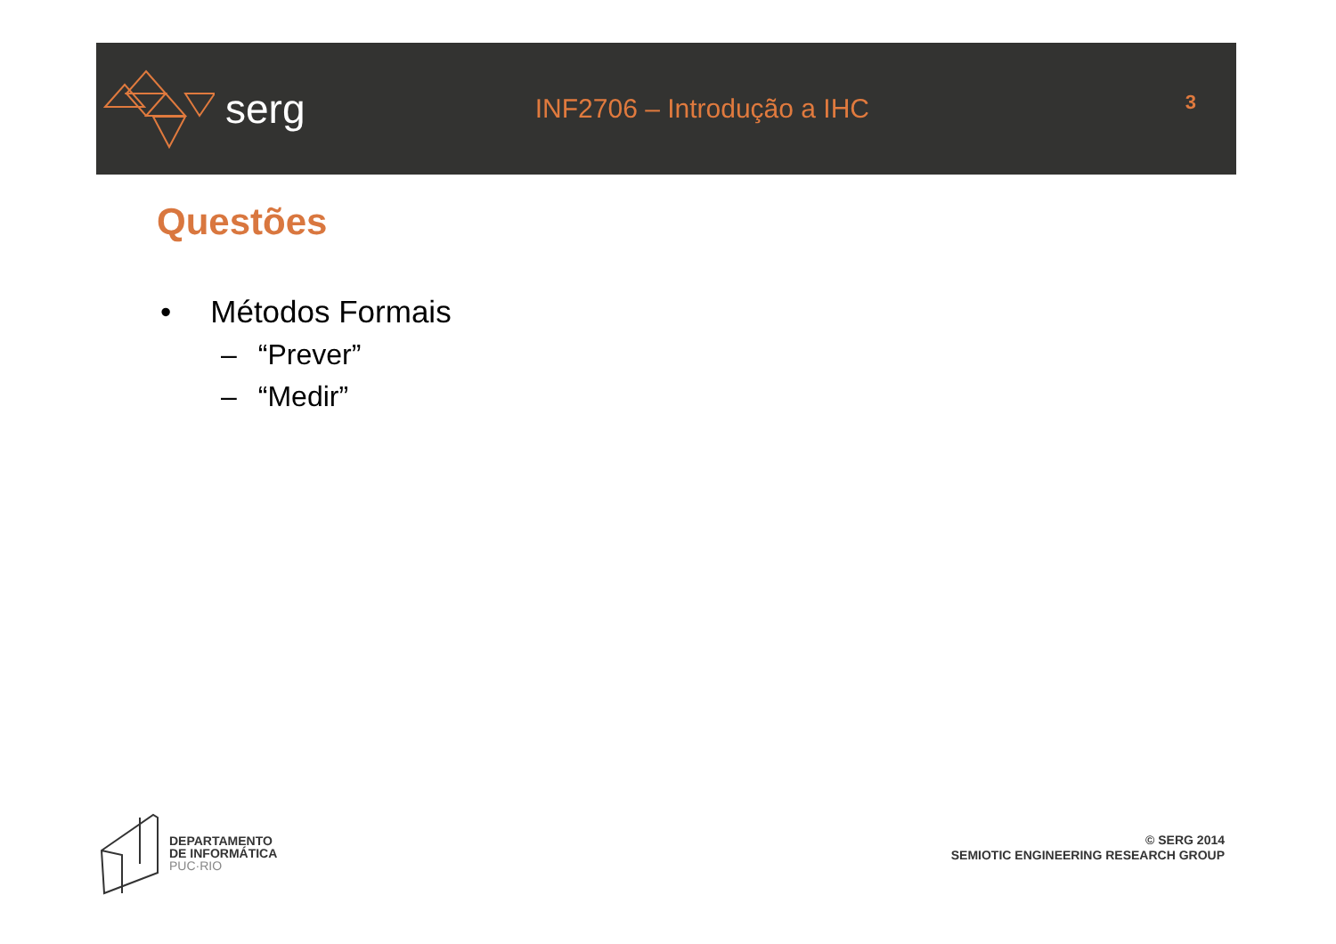serg
INF2706 – Introdução a IHC
3
Questões
• Métodos Formais
– “Prever”
– “Medir”
DEPARTAMENTO
DE INFORMÁTICA
PUC·RIO
© SERG 2014
SEMIOTIC ENGINEERING RESEARCH GROUP